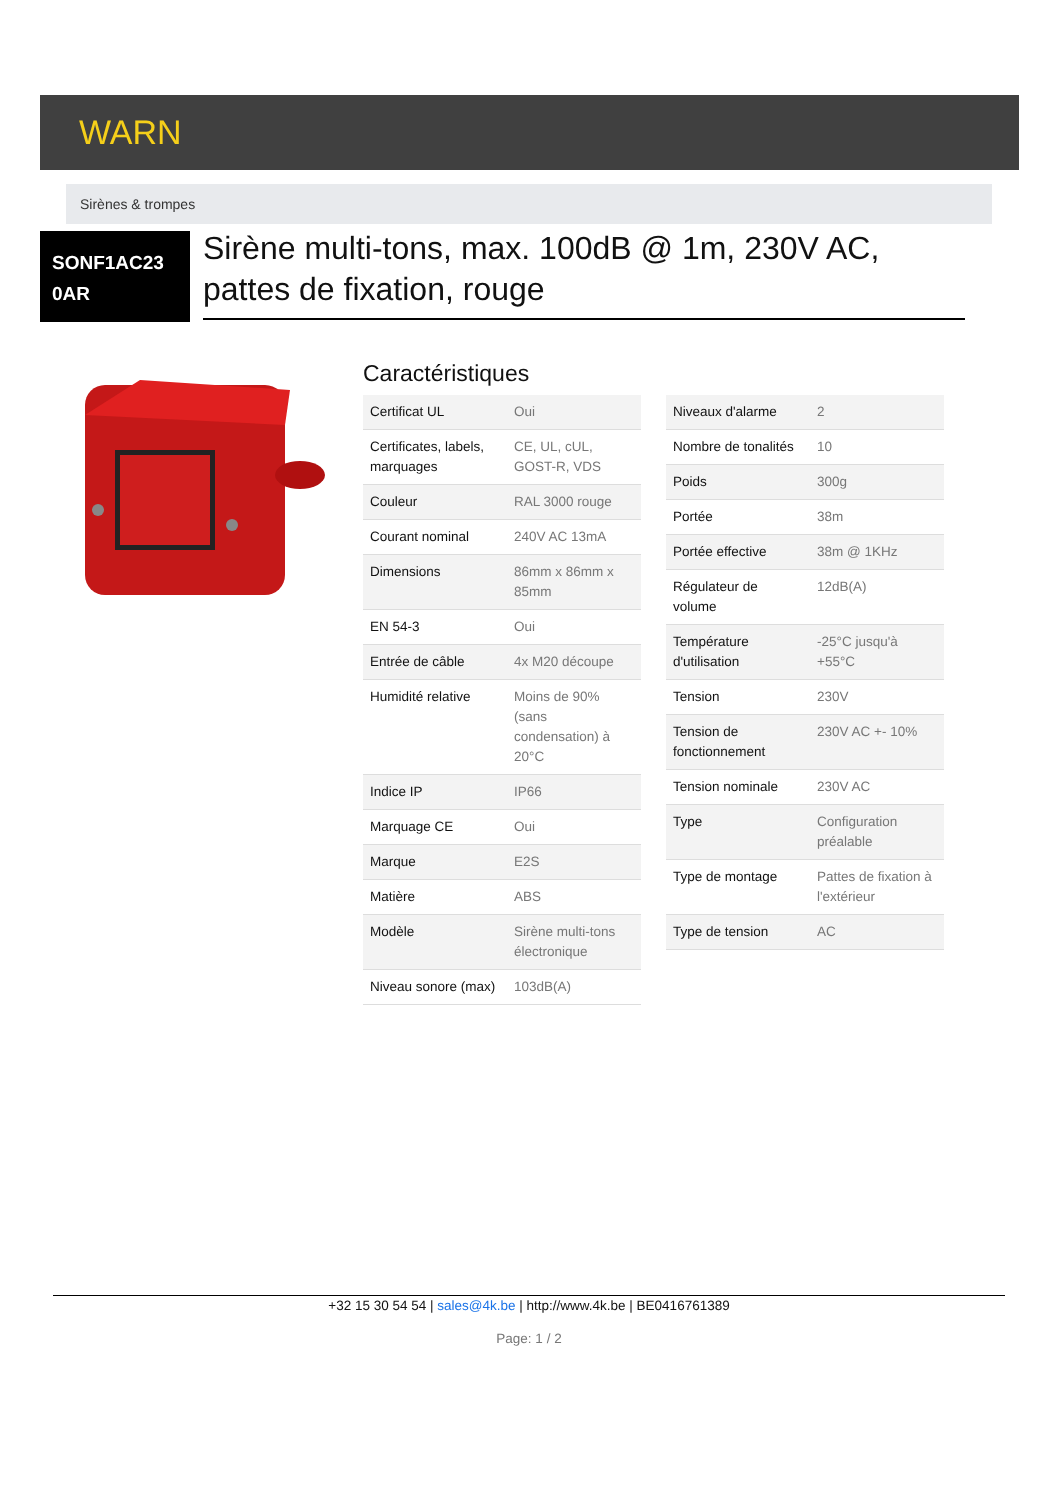WARN
Sirènes & trompes
SONF1AC23 0AR
Sirène multi-tons, max. 100dB @ 1m, 230V AC, pattes de fixation, rouge
Caractéristiques
| Certificat UL | Oui |
| Certificates, labels, marquages | CE, UL, cUL, GOST-R, VDS |
| Couleur | RAL 3000 rouge |
| Courant nominal | 240V AC 13mA |
| Dimensions | 86mm x 86mm x 85mm |
| EN 54-3 | Oui |
| Entrée de câble | 4x M20 découpe |
| Humidité relative | Moins de 90% (sans condensation) à 20°C |
| Indice IP | IP66 |
| Marquage CE | Oui |
| Marque | E2S |
| Matière | ABS |
| Modèle | Sirène multi-tons électronique |
| Niveau sonore (max) | 103dB(A) |
| Niveaux d'alarme | 2 |
| Nombre de tonalités | 10 |
| Poids | 300g |
| Portée | 38m |
| Portée effective | 38m @ 1KHz |
| Régulateur de volume | 12dB(A) |
| Température d'utilisation | -25°C jusqu'à +55°C |
| Tension | 230V |
| Tension de fonctionnement | 230V AC +- 10% |
| Tension nominale | 230V AC |
| Type | Configuration préalable |
| Type de montage | Pattes de fixation à l'extérieur |
| Type de tension | AC |
+32 15 30 54 54 | sales@4k.be | http://www.4k.be | BE0416761389
Page: 1 / 2